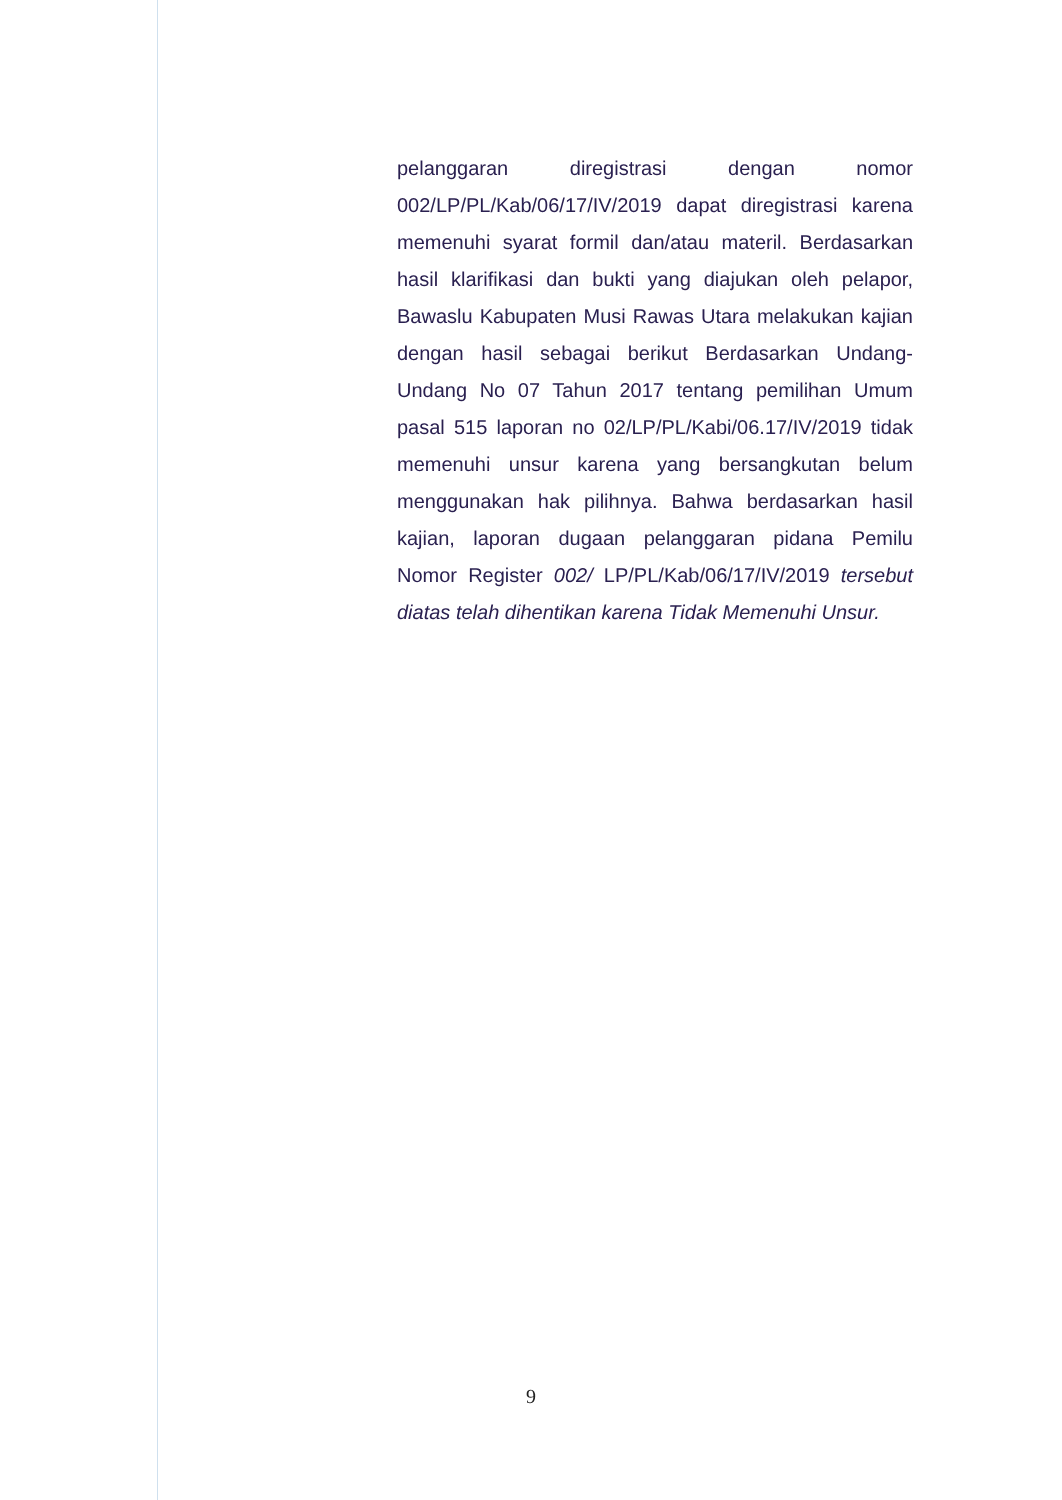pelanggaran diregistrasi dengan nomor 002/LP/PL/Kab/06/17/IV/2019 dapat diregistrasi karena memenuhi syarat formil dan/atau materil. Berdasarkan hasil klarifikasi dan bukti yang diajukan oleh pelapor, Bawaslu Kabupaten Musi Rawas Utara melakukan kajian dengan hasil sebagai berikut Berdasarkan Undang-Undang No 07 Tahun 2017 tentang pemilihan Umum pasal 515 laporan no 02/LP/PL/Kabi/06.17/IV/2019 tidak memenuhi unsur karena yang bersangkutan belum menggunakan hak pilihnya. Bahwa berdasarkan hasil kajian, laporan dugaan pelanggaran pidana Pemilu Nomor Register 002/ LP/PL/Kab/06/17/IV/2019 tersebut diatas telah dihentikan karena Tidak Memenuhi Unsur.
9